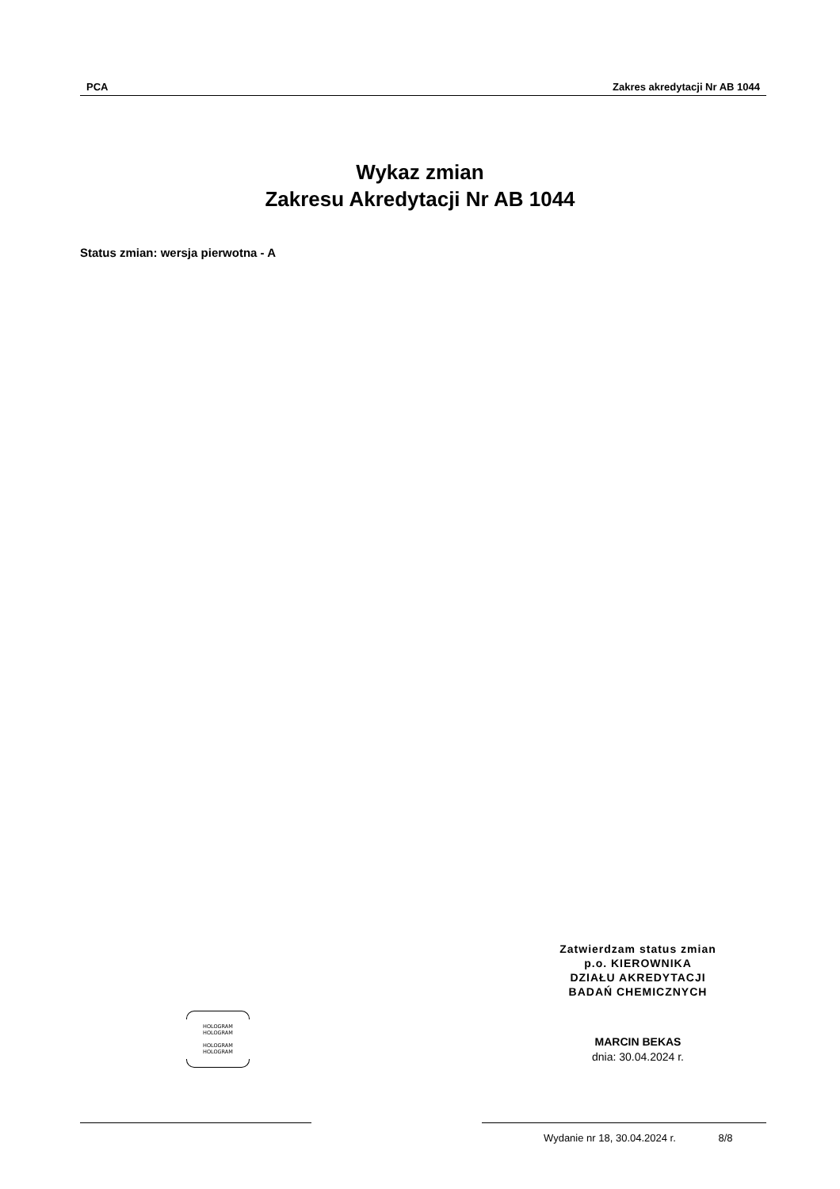PCA Zakres akredytacji Nr AB 1044
Wykaz zmian
Zakresu Akredytacji Nr AB 1044
Status zmian: wersja pierwotna - A
Zatwierdzam status zmian
p.o. KIEROWNIKA
DZIAŁU AKREDYTACJI
BADAŃ CHEMICZNYCH
HOLOGRAM
HOLOGRAM
HOLOGRAM
HOLOGRAM
MARCIN BEKAS
dnia: 30.04.2024 r.
Wydanie nr 18, 30.04.2024 r. 8/8